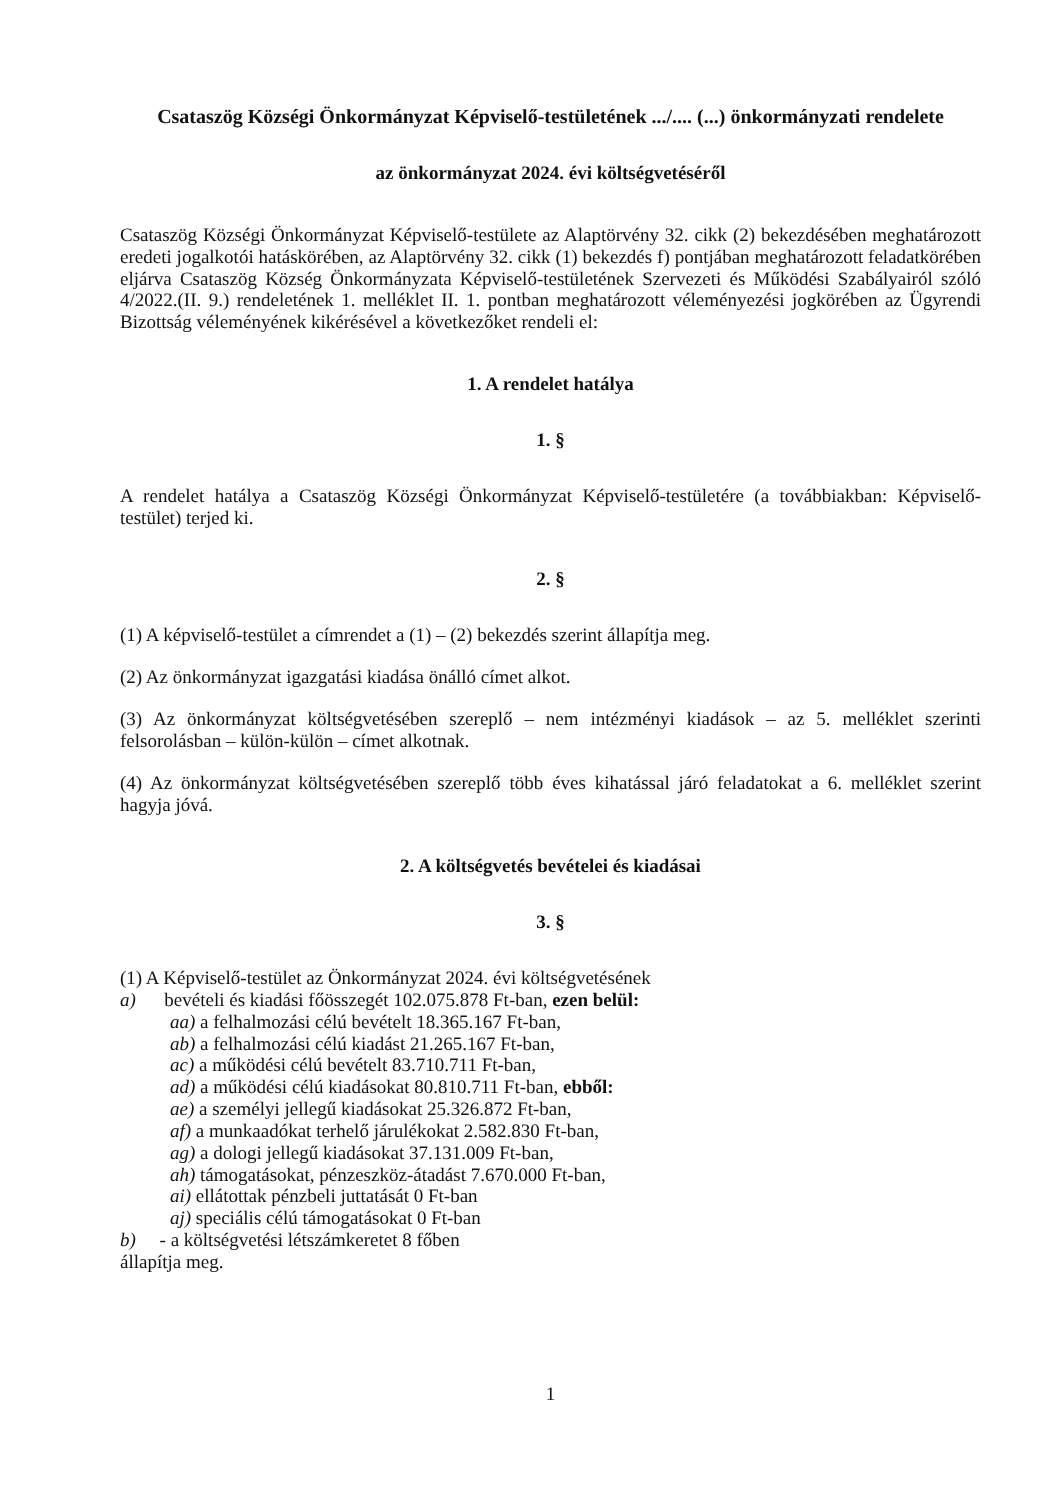Csataszög Községi Önkormányzat Képviselő-testületének .../.... (...) önkormányzati rendelete
az önkormányzat 2024. évi költségvetéséről
Csataszög Községi Önkormányzat Képviselő-testülete az Alaptörvény 32. cikk (2) bekezdésében meghatározott eredeti jogalkotói hatáskörében, az Alaptörvény 32. cikk (1) bekezdés f) pontjában meghatározott feladatkörében eljárva Csataszög Község Önkormányzata Képviselő-testületének Szervezeti és Működési Szabályairól szóló 4/2022.(II. 9.) rendeletének 1. melléklet II. 1. pontban meghatározott véleményezési jogkörében az Ügyrendi Bizottság véleményének kikérésével a következőket rendeli el:
1. A rendelet hatálya
1. §
A rendelet hatálya a Csataszög Községi Önkormányzat Képviselő-testületére (a továbbiakban: Képviselő-testület) terjed ki.
2. §
(1) A képviselő-testület a címrendet a (1) – (2) bekezdés szerint állapítja meg.
(2) Az önkormányzat igazgatási kiadása önálló címet alkot.
(3) Az önkormányzat költségvetésében szereplő – nem intézményi kiadások – az 5. melléklet szerinti felsorolásban – külön-külön – címet alkotnak.
(4) Az önkormányzat költségvetésében szereplő több éves kihatással járó feladatokat a 6. melléklet szerint hagyja jóvá.
2. A költségvetés bevételei és kiadásai
3. §
(1) A Képviselő-testület az Önkormányzat 2024. évi költségvetésének
a) bevételi és kiadási főösszegét 102.075.878 Ft-ban, ezen belül:
aa) a felhalmozási célú bevételt 18.365.167 Ft-ban,
ab) a felhalmozási célú kiadást 21.265.167 Ft-ban,
ac) a működési célú bevételt 83.710.711 Ft-ban,
ad) a működési célú kiadásokat 80.810.711 Ft-ban, ebből:
ae) a személyi jellegű kiadásokat 25.326.872 Ft-ban,
af) a munkaadókat terhelő járulékokat 2.582.830 Ft-ban,
ag) a dologi jellegű kiadásokat 37.131.009 Ft-ban,
ah) támogatásokat, pénzeszköz-átadást 7.670.000 Ft-ban,
ai) ellátottak pénzbeli juttatását 0 Ft-ban
aj) speciális célú támogatásokat 0 Ft-ban
b) - a költségvetési létszámkeretet 8 főben
állapítja meg.
1